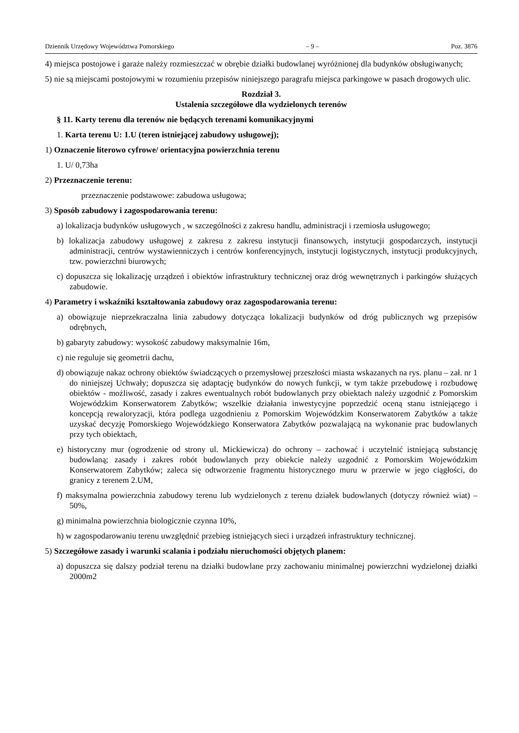Dziennik Urzędowy Województwa Pomorskiego – 9 – Poz. 3876
4) miejsca postojowe i garaże należy rozmieszczać w obrębie działki budowlanej wyróżnionej dla budynków obsługiwanych;
5) nie są miejscami postojowymi w rozumieniu przepisów niniejszego paragrafu miejsca parkingowe w pasach drogowych ulic.
Rozdział 3.
Ustalenia szczegółowe dla wydzielonych terenów
§ 11. Karty terenu dla terenów nie będących terenami komunikacyjnymi
1. Karta terenu U: 1.U (teren istniejącej zabudowy usługowej);
1) Oznaczenie literowo cyfrowe/ orientacyjna powierzchnia terenu
1. U/ 0,73ha
2) Przeznaczenie terenu:
przeznaczenie podstawowe: zabudowa usługowa;
3) Sposób zabudowy i zagospodarowania terenu:
a) lokalizacja budynków usługowych , w szczególności z zakresu handlu, administracji i rzemiosła usługowego;
b) lokalizacja zabudowy usługowej z zakresu z zakresu instytucji finansowych, instytucji gospodarczych, instytucji administracji, centrów wystawienniczych i centrów konferencyjnych, instytucji logistycznych, instytucji produkcyjnych, tzw. powierzchni biurowych;
c) dopuszcza się lokalizację urządzeń i obiektów infrastruktury technicznej oraz dróg wewnętrznych i parkingów służących zabudowie.
4) Parametry i wskaźniki kształtowania zabudowy oraz zagospodarowania terenu:
a) obowiązuje nieprzekraczalna linia zabudowy dotycząca lokalizacji budynków od dróg publicznych wg przepisów odrębnych,
b) gabaryty zabudowy: wysokość zabudowy maksymalnie 16m,
c) nie reguluje się geometrii dachu,
d) obowiązuje nakaz ochrony obiektów świadczących o przemysłowej przeszłości miasta wskazanych na rys. planu – zał. nr 1 do niniejszej Uchwały; dopuszcza się adaptację budynków do nowych funkcji, w tym także przebudowę i rozbudowę obiektów - możliwość, zasady i zakres ewentualnych robót budowlanych przy obiektach należy uzgodnić z Pomorskim Wojewódzkim Konserwatorem Zabytków; wszelkie działania inwestycyjne poprzedzić oceną stanu istniejącego i koncepcją rewaloryzacji, która podlega uzgodnieniu z Pomorskim Wojewódzkim Konserwatorem Zabytków a także uzyskać decyzję Pomorskiego Wojewódzkiego Konserwatora Zabytków pozwalającą na wykonanie prac budowlanych przy tych obiektach,
e) historyczny mur (ogrodzenie od strony ul. Mickiewicza) do ochrony – zachować i uczytelnić istniejącą substancję budowlaną; zasady i zakres robót budowlanych przy obiekcie należy uzgodnić z Pomorskim Wojewódzkim Konserwatorem Zabytków; zaleca się odtworzenie fragmentu historycznego muru w przerwie w jego ciągłości, do granicy z terenem 2.UM,
f) maksymalna powierzchnia zabudowy terenu lub wydzielonych z terenu działek budowlanych (dotyczy również wiat) – 50%,
g) minimalna powierzchnia biologicznie czynna 10%,
h) w zagospodarowaniu terenu uwzględnić przebieg istniejących sieci i urządzeń infrastruktury technicznej.
5) Szczegółowe zasady i warunki scalania i podziału nieruchomości objętych planem:
a) dopuszcza się dalszy podział terenu na działki budowlane przy zachowaniu minimalnej powierzchni wydzielonej działki 2000m2